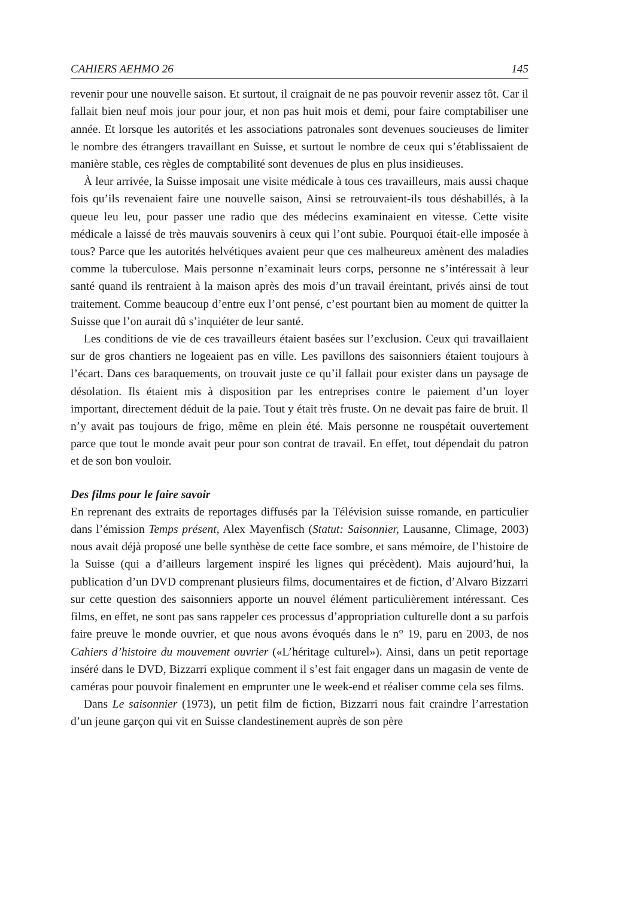CAHIERS AEHMO 26 145
revenir pour une nouvelle saison. Et surtout, il craignait de ne pas pouvoir revenir assez tôt. Car il fallait bien neuf mois jour pour jour, et non pas huit mois et demi, pour faire comptabiliser une année. Et lorsque les autorités et les associations patronales sont devenues soucieuses de limiter le nombre des étrangers travaillant en Suisse, et surtout le nombre de ceux qui s’établissaient de manière stable, ces règles de comptabilité sont devenues de plus en plus insidieuses.
À leur arrivée, la Suisse imposait une visite médicale à tous ces travailleurs, mais aussi chaque fois qu’ils revenaient faire une nouvelle saison, Ainsi se retrouvaient-ils tous déshabillés, à la queue leu leu, pour passer une radio que des médecins examinaient en vitesse. Cette visite médicale a laissé de très mauvais souvenirs à ceux qui l’ont subie. Pourquoi était-elle imposée à tous? Parce que les autorités helvétiques avaient peur que ces malheureux amènent des maladies comme la tuberculose. Mais personne n’examinait leurs corps, personne ne s’intéressait à leur santé quand ils rentraient à la maison après des mois d’un travail éreintant, privés ainsi de tout traitement. Comme beaucoup d’entre eux l’ont pensé, c’est pourtant bien au moment de quitter la Suisse que l’on aurait dû s’inquiéter de leur santé.
Les conditions de vie de ces travailleurs étaient basées sur l’exclusion. Ceux qui travaillaient sur de gros chantiers ne logeaient pas en ville. Les pavillons des saisonniers étaient toujours à l’écart. Dans ces baraquements, on trouvait juste ce qu’il fallait pour exister dans un paysage de désolation. Ils étaient mis à disposition par les entreprises contre le paiement d’un loyer important, directement déduit de la paie. Tout y était très fruste. On ne devait pas faire de bruit. Il n’y avait pas toujours de frigo, même en plein été. Mais personne ne rouspétait ouvertement parce que tout le monde avait peur pour son contrat de travail. En effet, tout dépendait du patron et de son bon vouloir.
Des films pour le faire savoir
En reprenant des extraits de reportages diffusés par la Télévision suisse romande, en particulier dans l’émission Temps présent, Alex Mayenfisch (Statut: Saisonnier, Lausanne, Climage, 2003) nous avait déjà proposé une belle synthèse de cette face sombre, et sans mémoire, de l’histoire de la Suisse (qui a d’ailleurs largement inspiré les lignes qui précèdent). Mais aujourd’hui, la publication d’un DVD comprenant plusieurs films, documentaires et de fiction, d’Alvaro Bizzarri sur cette question des saisonniers apporte un nouvel élément particulièrement intéressant. Ces films, en effet, ne sont pas sans rappeler ces processus d’appropriation culturelle dont a su parfois faire preuve le monde ouvrier, et que nous avons évoqués dans le n° 19, paru en 2003, de nos Cahiers d’histoire du mouvement ouvrier («L’héritage culturel»). Ainsi, dans un petit reportage inséré dans le DVD, Bizzarri explique comment il s’est fait engager dans un magasin de vente de caméras pour pouvoir finalement en emprunter une le week-end et réaliser comme cela ses films.
Dans Le saisonnier (1973), un petit film de fiction, Bizzarri nous fait craindre l’arrestation d’un jeune garçon qui vit en Suisse clandestinement auprès de son père